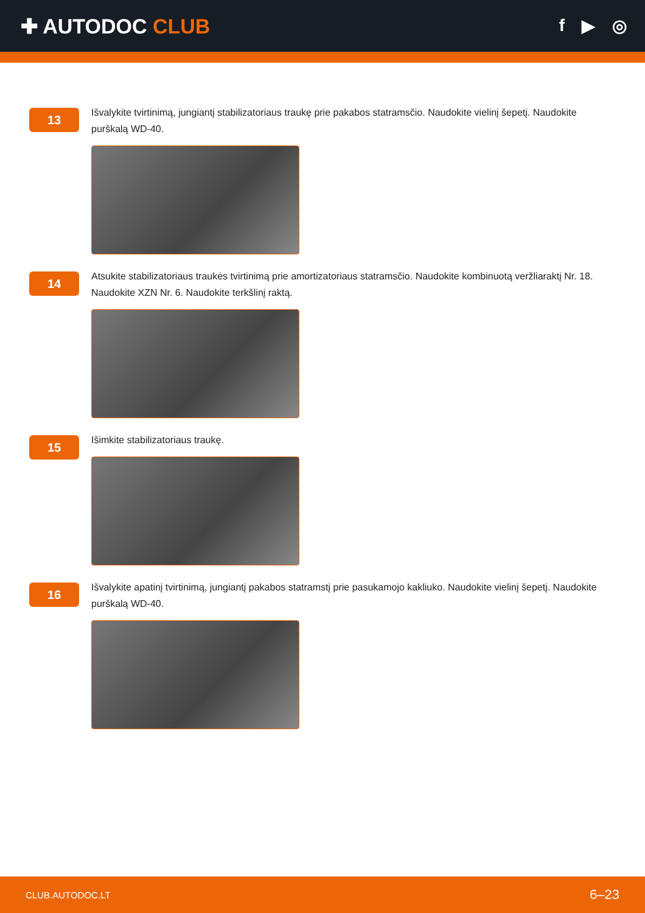✚ AUTODOC CLUB
f ▶ ◎
13
Išvalykite tvirtinimą, jungiantį stabilizatoriaus traukę prie pakabos statramsčio. Naudokite vielinį šepetį. Naudokite purškalą WD-40.
14
Atsukite stabilizatoriaus traukės tvirtinimą prie amortizatoriaus statramsčio. Naudokite kombinuotą veržliaraktį Nr. 18. Naudokite XZN Nr. 6. Naudokite terkšlinį raktą.
15
Išimkite stabilizatoriaus traukę.
16
Išvalykite apatinį tvirtinimą, jungiantį pakabos statramstį prie pasukamojo kakliuko. Naudokite vielinį šepetį. Naudokite purškalą WD-40.
CLUB.AUTODOC.LT 6–23